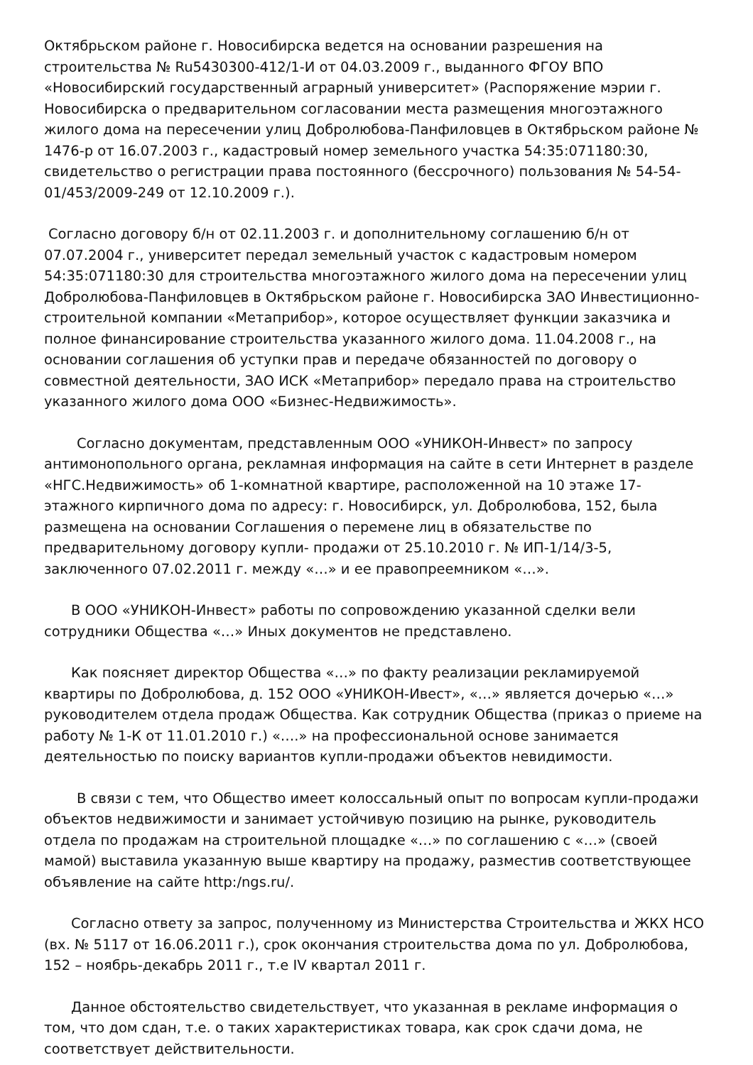Октябрьском районе г. Новосибирска ведется на основании разрешения на строительства № Ru5430300-412/1-И от 04.03.2009 г., выданного ФГОУ ВПО «Новосибирский государственный аграрный университет» (Распоряжение мэрии г. Новосибирска о предварительном согласовании места размещения многоэтажного жилого дома на пересечении улиц Добролюбова-Панфиловцев в Октябрьском районе № 1476-р от 16.07.2003 г., кадастровый номер земельного участка 54:35:071180:30, свидетельство о регистрации права постоянного (бессрочного) пользования № 54-54-01/453/2009-249 от 12.10.2009 г.).
Согласно договору б/н от 02.11.2003 г. и дополнительному соглашению б/н от 07.07.2004 г., университет передал земельный участок с кадастровым номером 54:35:071180:30 для строительства многоэтажного жилого дома на пересечении улиц Добролюбова-Панфиловцев в Октябрьском районе г. Новосибирска ЗАО Инвестиционно-строительной компании «Метаприбор», которое осуществляет функции заказчика и полное финансирование строительства указанного жилого дома. 11.04.2008 г., на основании соглашения об уступки прав и передаче обязанностей по договору о совместной деятельности, ЗАО ИСК «Метаприбор» передало права на строительство указанного жилого дома ООО «Бизнес-Недвижимость».
Согласно документам, представленным ООО «УНИКОН-Инвест» по запросу антимонопольного органа, рекламная информация на сайте в сети Интернет в разделе «НГС.Недвижимость» об 1-комнатной квартире, расположенной на 10 этаже 17-этажного кирпичного дома по адресу: г. Новосибирск, ул. Добролюбова, 152, была размещена на основании Соглашения о перемене лиц в обязательстве по предварительному договору купли- продажи от 25.10.2010 г. № ИП-1/14/3-5, заключенного 07.02.2011 г. между «…» и ее правопреемником «…».
В ООО «УНИКОН-Инвест» работы по сопровождению указанной сделки вели сотрудники Общества «…» Иных документов не представлено.
Как поясняет директор Общества «…» по факту реализации рекламируемой квартиры по Добролюбова, д. 152 ООО «УНИКОН-Ивест», «…» является дочерью «…» руководителем отдела продаж Общества. Как сотрудник Общества (приказ о приеме на работу № 1-К от 11.01.2010 г.) «….» на профессиональной основе занимается деятельностью по поиску вариантов купли-продажи объектов невидимости.
В связи с тем, что Общество имеет колоссальный опыт по вопросам купли-продажи объектов недвижимости и занимает устойчивую позицию на рынке, руководитель отдела по продажам на строительной площадке «…» по соглашению с «…» (своей мамой) выставила указанную выше квартиру на продажу, разместив соответствующее объявление на сайте http:/ngs.ru/.
Согласно ответу за запрос, полученному из Министерства Строительства и ЖКХ НСО (вх. № 5117 от 16.06.2011 г.), срок окончания строительства дома по ул. Добролюбова, 152 – ноябрь-декабрь 2011 г., т.е IV квартал 2011 г.
Данное обстоятельство свидетельствует, что указанная в рекламе информация о том, что дом сдан, т.е. о таких характеристиках товара, как срок сдачи дома, не соответствует действительности.